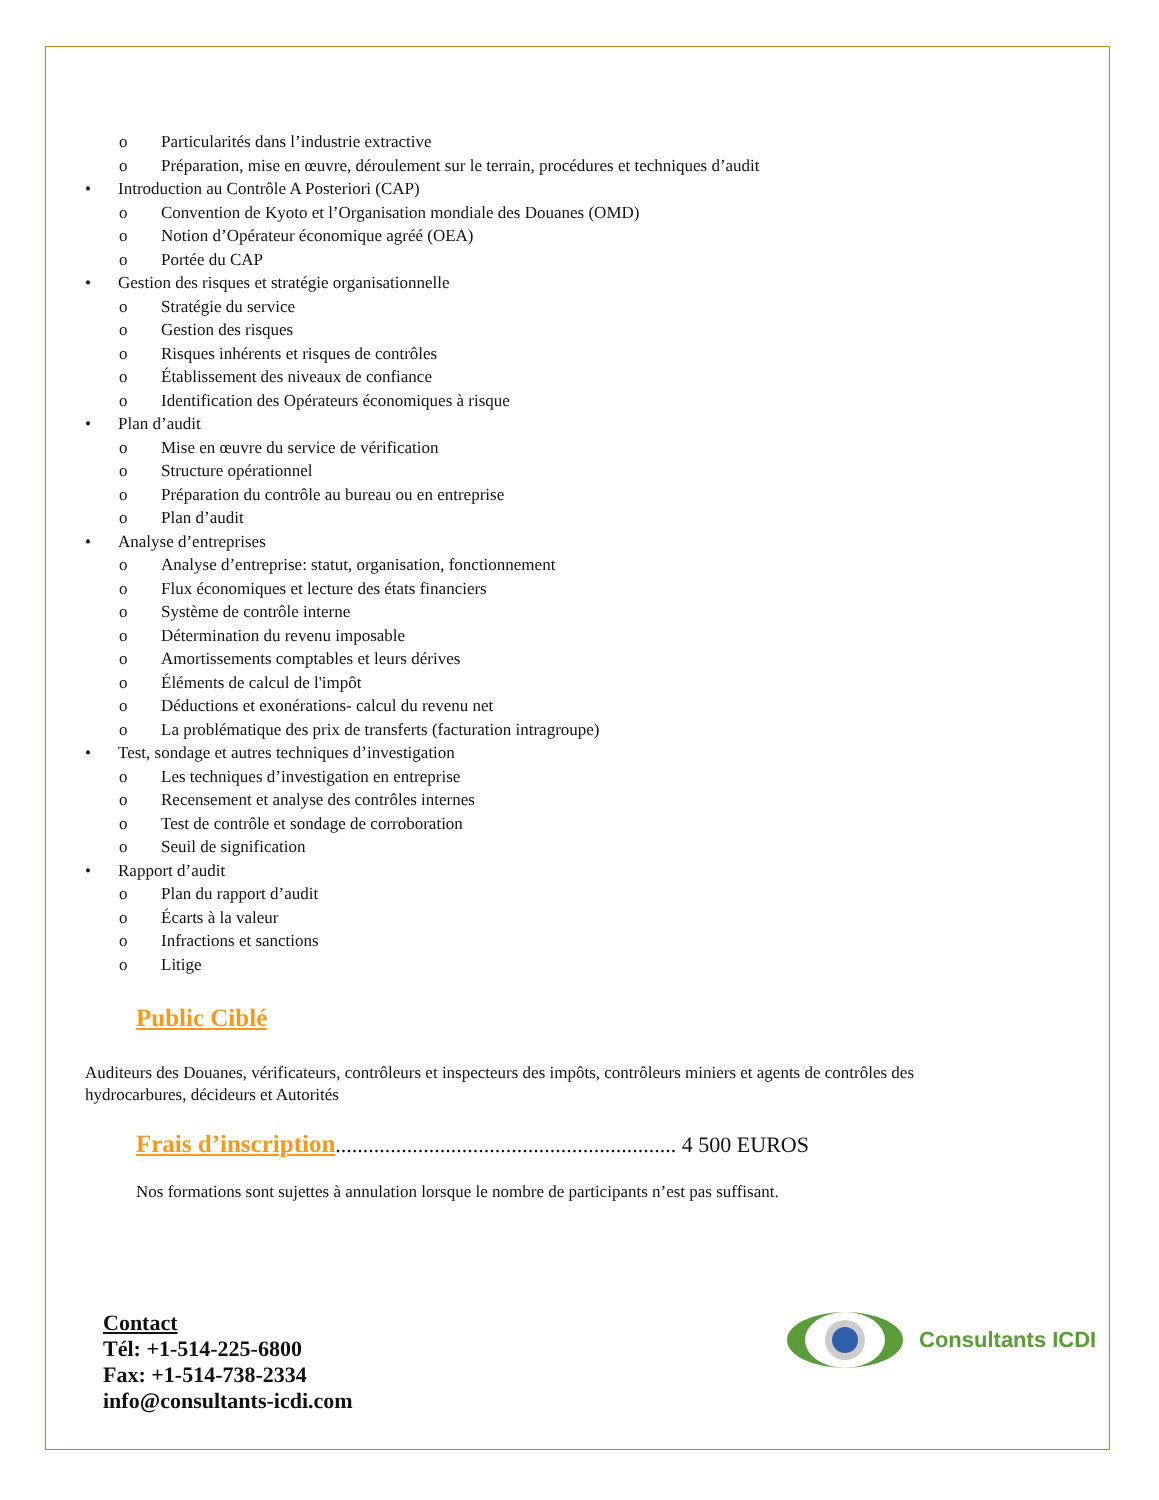Particularités dans l’industrie extractive
Préparation, mise en œuvre, déroulement sur le terrain, procédures et techniques d’audit
Introduction au Contrôle A Posteriori (CAP)
Convention de Kyoto et l’Organisation mondiale des Douanes (OMD)
Notion d’Opérateur économique agréé (OEA)
Portée du CAP
Gestion des risques et stratégie organisationnelle
Stratégie du service
Gestion des risques
Risques inhérents et risques de contrôles
Établissement des niveaux de confiance
Identification des Opérateurs économiques à risque
Plan d’audit
Mise en œuvre du service de vérification
Structure opérationnel
Préparation du contrôle au bureau ou en entreprise
Plan d’audit
Analyse d’entreprises
Analyse d’entreprise: statut, organisation, fonctionnement
Flux économiques et lecture des états financiers
Système de contrôle interne
Détermination du revenu imposable
Amortissements comptables et leurs dérives
Éléments de calcul de l'impôt
Déductions et exonérations- calcul du revenu net
La problématique des prix de transferts (facturation intragroupe)
Test, sondage et autres techniques d’investigation
Les techniques d’investigation en entreprise
Recensement et analyse des contrôles internes
Test de contrôle et sondage de corroboration
Seuil de signification
Rapport d’audit
Plan du rapport d’audit
Écarts à la valeur
Infractions et sanctions
Litige
Public Ciblé
Auditeurs des Douanes, vérificateurs, contrôleurs et inspecteurs des impôts, contrôleurs miniers et agents de contrôles des hydrocarbures, décideurs et Autorités
Frais d’inscription.............................................................. 4 500 EUROS
Nos formations sont sujettes à annulation lorsque le nombre de participants n’est pas suffisant.
Contact
Tél: +1-514-225-6800
Fax: +1-514-738-2334
info@consultants-icdi.com
Consultants ICDI